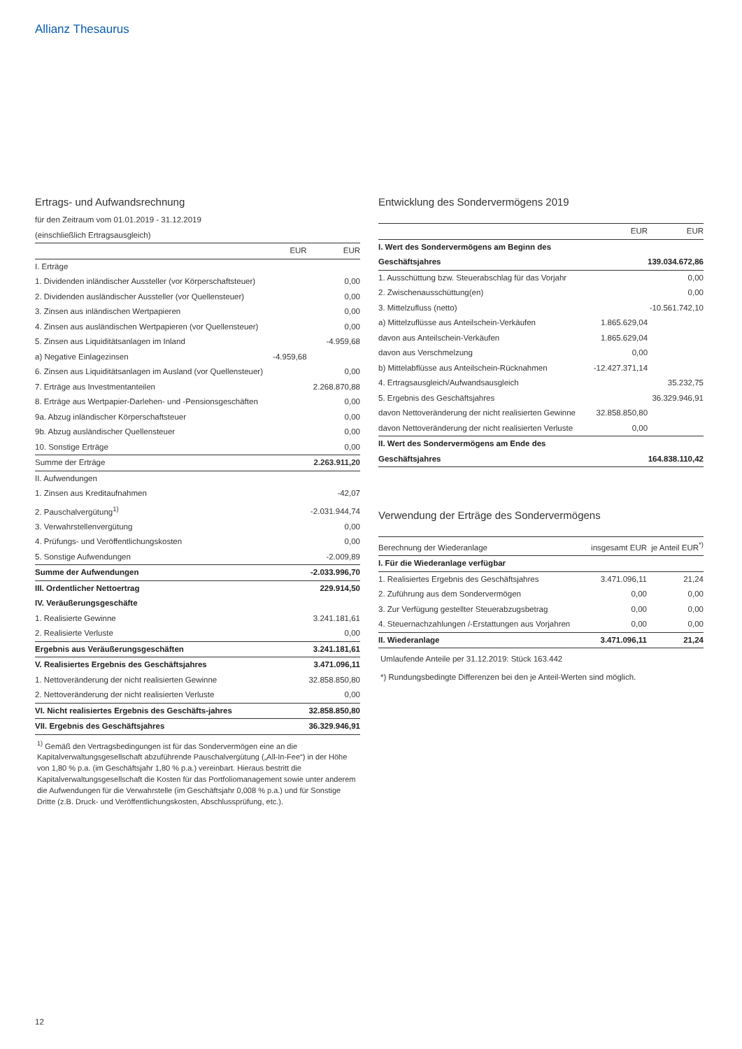Allianz Thesaurus
Ertrags- und Aufwandsrechnung
für den Zeitraum vom 01.01.2019 - 31.12.2019
(einschließlich Ertragsausgleich)
| | EUR | EUR |
| --- | --- | --- |
| I. Erträge | | |
| 1. Dividenden inländischer Aussteller (vor Körperschaftsteuer) | | 0,00 |
| 2. Dividenden ausländischer Aussteller (vor Quellensteuer) | | 0,00 |
| 3. Zinsen aus inländischen Wertpapieren | | 0,00 |
| 4. Zinsen aus ausländischen Wertpapieren (vor Quellensteuer) | | 0,00 |
| 5. Zinsen aus Liquiditätsanlagen im Inland | | -4.959,68 |
| a) Negative Einlagezinsen | -4.959,68 | |
| 6. Zinsen aus Liquiditätsanlagen im Ausland (vor Quellensteuer) | | 0,00 |
| 7. Erträge aus Investmentanteilen | | 2.268.870,88 |
| 8. Erträge aus Wertpapier-Darlehen- und -Pensionsgeschäften | | 0,00 |
| 9a. Abzug inländischer Körperschaftsteuer | | 0,00 |
| 9b. Abzug ausländischer Quellensteuer | | 0,00 |
| 10. Sonstige Erträge | | 0,00 |
| Summe der Erträge | | 2.263.911,20 |
| II. Aufwendungen | | |
| 1. Zinsen aus Kreditaufnahmen | | -42,07 |
| 2. Pauschalvergütung<sup>1)</sup> | | -2.031.944,74 |
| 3. Verwahrstellenvergütung | | 0,00 |
| 4. Prüfungs- und Veröffentlichungskosten | | 0,00 |
| 5. Sonstige Aufwendungen | | -2.009,89 |
| Summe der Aufwendungen | | -2.033.996,70 |
| III. Ordentlicher Nettoertrag | | 229.914,50 |
| IV. Veräußerungsgeschäfte | | |
| 1. Realisierte Gewinne | | 3.241.181,61 |
| 2. Realisierte Verluste | | 0,00 |
| Ergebnis aus Veräußerungsgeschäften | | 3.241.181,61 |
| V. Realisiertes Ergebnis des Geschäftsjahres | | 3.471.096,11 |
| 1. Nettoveränderung der nicht realisierten Gewinne | | 32.858.850,80 |
| 2. Nettoveränderung der nicht realisierten Verluste | | 0,00 |
| VI. Nicht realisiertes Ergebnis des Geschäfts-jahres | | 32.858.850,80 |
| VII. Ergebnis des Geschäftsjahres | | 36.329.946,91 |
<sup>1)</sup> Gemäß den Vertragsbedingungen ist für das Sondervermögen eine an die Kapitalverwaltungsgesellschaft abzuführende Pauschalvergütung („All-In-Fee“) in der Höhe von 1,80 % p.a. (im Geschäftsjahr 1,80 % p.a.) vereinbart. Hieraus bestritt die Kapitalverwaltungsgesellschaft die Kosten für das Portfoliomanagement sowie unter anderem die Aufwendungen für die Verwahrstelle (im Geschäftsjahr 0,008 % p.a.) und für Sonstige Dritte (z.B. Druck- und Veröffentlichungskosten, Abschlussprüfung, etc.).
Entwicklung des Sondervermögens 2019
| | EUR | EUR |
| --- | --- | --- |
| I. Wert des Sondervermögens am Beginn des Geschäftsjahres | | 139.034.672,86 |
| 1. Ausschüttung bzw. Steuerabschlag für das Vorjahr | | 0,00 |
| 2. Zwischenausschüttung(en) | | 0,00 |
| 3. Mittelzufluss (netto) | | -10.561.742,10 |
| a) Mittelzuflüsse aus Anteilschein-Verkäufen | 1.865.629,04 | |
| davon aus Anteilschein-Verkäufen | 1.865.629,04 | |
| davon aus Verschmelzung | 0,00 | |
| b) Mittelabflüsse aus Anteilschein-Rücknahmen | -12.427.371,14 | |
| 4. Ertragsausgleich/Aufwandsausgleich | | 35.232,75 |
| 5. Ergebnis des Geschäftsjahres | | 36.329.946,91 |
| davon Nettoveränderung der nicht realisierten Gewinne | 32.858.850,80 | |
| davon Nettoveränderung der nicht realisierten Verluste | 0,00 | |
| II. Wert des Sondervermögens am Ende des Geschäftsjahres | | 164.838.110,42 |
Verwendung der Erträge des Sondervermögens
| Berechnung der Wiederanlage | insgesamt EUR | je Anteil EUR<sup>*)</sup> |
| --- | --- | --- |
| I. Für die Wiederanlage verfügbar | | |
| 1. Realisiertes Ergebnis des Geschäftsjahres | 3.471.096,11 | 21,24 |
| 2. Zuführung aus dem Sondervermögen | 0,00 | 0,00 |
| 3. Zur Verfügung gestellter Steuerabzugsbetrag | 0,00 | 0,00 |
| 4. Steuernachzahlungen /-Erstattungen aus Vorjahren | 0,00 | 0,00 |
| II. Wiederanlage | 3.471.096,11 | 21,24 |
Umlaufende Anteile per 31.12.2019: Stück 163.442
*) Rundungsbedingte Differenzen bei den je Anteil-Werten sind möglich.
12